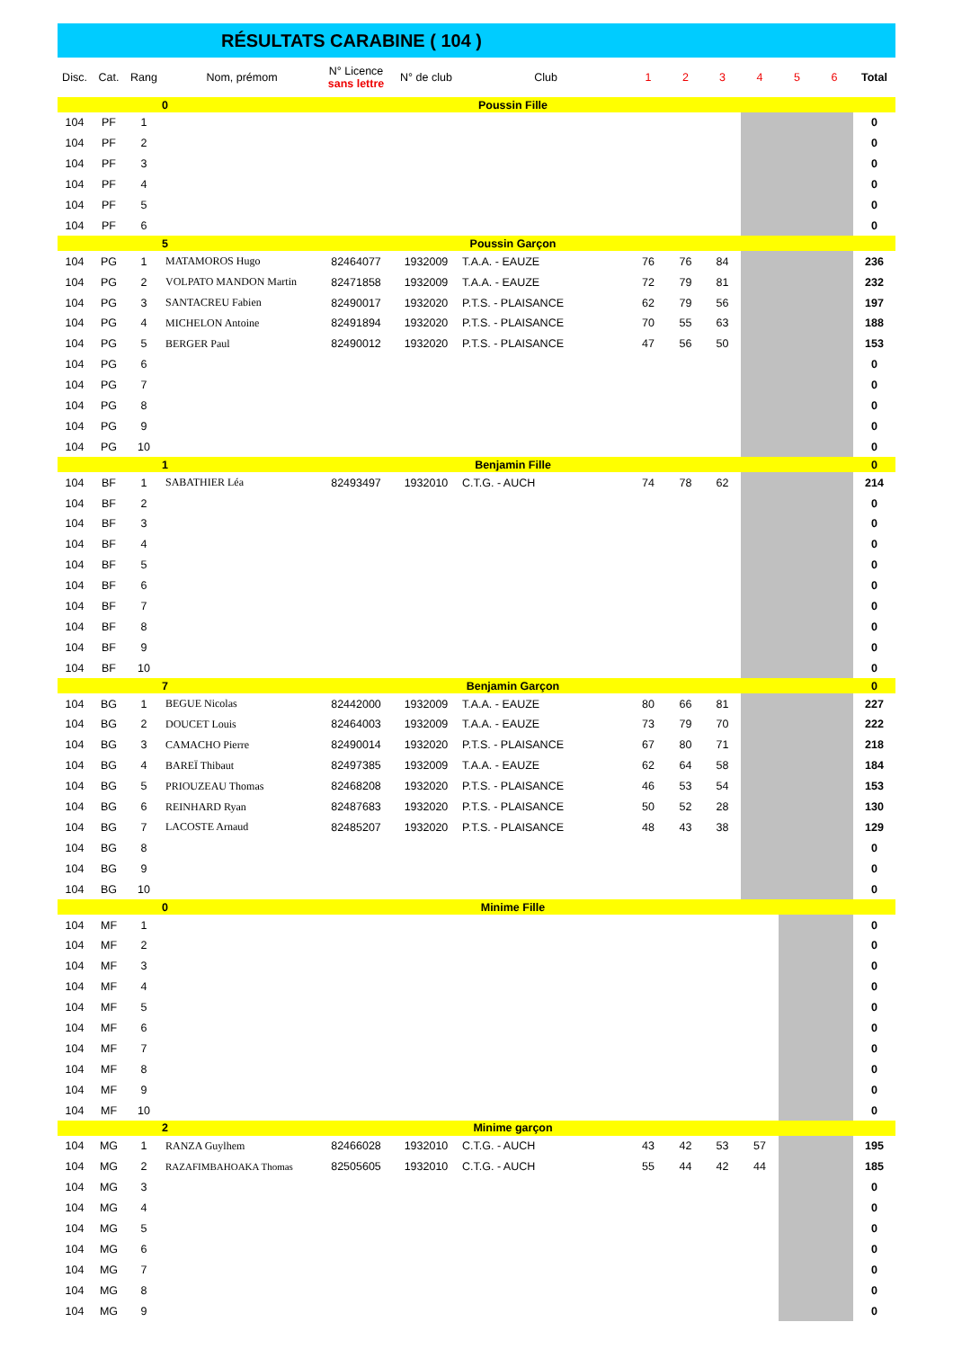RÉSULTATS CARABINE ( 104 )
| Disc. | Cat. | Rang | Nom, prémom | N° Licence sans lettre | N° de club | Club | 1 | 2 | 3 | 4 | 5 | 6 | Total |
| --- | --- | --- | --- | --- | --- | --- | --- | --- | --- | --- | --- | --- | --- |
| | | | 0 | Poussin Fille | | | | | | | | | |
| 104 | PF | 1 | | | | | | | | | | | 0 |
| 104 | PF | 2 | | | | | | | | | | | 0 |
| 104 | PF | 3 | | | | | | | | | | | 0 |
| 104 | PF | 4 | | | | | | | | | | | 0 |
| 104 | PF | 5 | | | | | | | | | | | 0 |
| 104 | PF | 6 | | | | | | | | | | | 0 |
| | | | 5 | Poussin Garçon | | | | | | | | | |
| 104 | PG | 1 | MATAMOROS Hugo | 82464077 | 1932009 | T.A.A. - EAUZE | 76 | 76 | 84 | | | | 236 |
| 104 | PG | 2 | VOLPATO MANDON Martin | 82471858 | 1932009 | T.A.A. - EAUZE | 72 | 79 | 81 | | | | 232 |
| 104 | PG | 3 | SANTACREU Fabien | 82490017 | 1932020 | P.T.S. - PLAISANCE | 62 | 79 | 56 | | | | 197 |
| 104 | PG | 4 | MICHELON Antoine | 82491894 | 1932020 | P.T.S. - PLAISANCE | 70 | 55 | 63 | | | | 188 |
| 104 | PG | 5 | BERGER Paul | 82490012 | 1932020 | P.T.S. - PLAISANCE | 47 | 56 | 50 | | | | 153 |
| 104 | PG | 6 | | | | | | | | | | | 0 |
| 104 | PG | 7 | | | | | | | | | | | 0 |
| 104 | PG | 8 | | | | | | | | | | | 0 |
| 104 | PG | 9 | | | | | | | | | | | 0 |
| 104 | PG | 10 | | | | | | | | | | | 0 |
| | | | 1 | Benjamin Fille | | | | | | | | | 0 |
| 104 | BF | 1 | SABATHIER Léa | 82493497 | 1932010 | C.T.G. - AUCH | 74 | 78 | 62 | | | | 214 |
| 104 | BF | 2 | | | | | | | | | | | 0 |
| 104 | BF | 3 | | | | | | | | | | | 0 |
| 104 | BF | 4 | | | | | | | | | | | 0 |
| 104 | BF | 5 | | | | | | | | | | | 0 |
| 104 | BF | 6 | | | | | | | | | | | 0 |
| 104 | BF | 7 | | | | | | | | | | | 0 |
| 104 | BF | 8 | | | | | | | | | | | 0 |
| 104 | BF | 9 | | | | | | | | | | | 0 |
| 104 | BF | 10 | | | | | | | | | | | 0 |
| | | | 7 | Benjamin Garçon | | | | | | | | | 0 |
| 104 | BG | 1 | BEGUE Nicolas | 82442000 | 1932009 | T.A.A. - EAUZE | 80 | 66 | 81 | | | | 227 |
| 104 | BG | 2 | DOUCET Louis | 82464003 | 1932009 | T.A.A. - EAUZE | 73 | 79 | 70 | | | | 222 |
| 104 | BG | 3 | CAMACHO Pierre | 82490014 | 1932020 | P.T.S. - PLAISANCE | 67 | 80 | 71 | | | | 218 |
| 104 | BG | 4 | BAREÏ Thibaut | 82497385 | 1932009 | T.A.A. - EAUZE | 62 | 64 | 58 | | | | 184 |
| 104 | BG | 5 | PRIOUZEAU Thomas | 82468208 | 1932020 | P.T.S. - PLAISANCE | 46 | 53 | 54 | | | | 153 |
| 104 | BG | 6 | REINHARD Ryan | 82487683 | 1932020 | P.T.S. - PLAISANCE | 50 | 52 | 28 | | | | 130 |
| 104 | BG | 7 | LACOSTE Arnaud | 82485207 | 1932020 | P.T.S. - PLAISANCE | 48 | 43 | 38 | | | | 129 |
| 104 | BG | 8 | | | | | | | | | | | 0 |
| 104 | BG | 9 | | | | | | | | | | | 0 |
| 104 | BG | 10 | | | | | | | | | | | 0 |
| | | | 0 | Minime Fille | | | | | | | | | |
| 104 | MF | 1 | | | | | | | | | | | 0 |
| 104 | MF | 2 | | | | | | | | | | | 0 |
| 104 | MF | 3 | | | | | | | | | | | 0 |
| 104 | MF | 4 | | | | | | | | | | | 0 |
| 104 | MF | 5 | | | | | | | | | | | 0 |
| 104 | MF | 6 | | | | | | | | | | | 0 |
| 104 | MF | 7 | | | | | | | | | | | 0 |
| 104 | MF | 8 | | | | | | | | | | | 0 |
| 104 | MF | 9 | | | | | | | | | | | 0 |
| 104 | MF | 10 | | | | | | | | | | | 0 |
| | | | 2 | Minime garçon | | | | | | | | | |
| 104 | MG | 1 | RANZA Guylhem | 82466028 | 1932010 | C.T.G. - AUCH | 43 | 42 | 53 | 57 | | | 195 |
| 104 | MG | 2 | RAZAFIMBAHOAKA Thomas | 82505605 | 1932010 | C.T.G. - AUCH | 55 | 44 | 42 | 44 | | | 185 |
| 104 | MG | 3 | | | | | | | | | | | 0 |
| 104 | MG | 4 | | | | | | | | | | | 0 |
| 104 | MG | 5 | | | | | | | | | | | 0 |
| 104 | MG | 6 | | | | | | | | | | | 0 |
| 104 | MG | 7 | | | | | | | | | | | 0 |
| 104 | MG | 8 | | | | | | | | | | | 0 |
| 104 | MG | 9 | | | | | | | | | | | 0 |